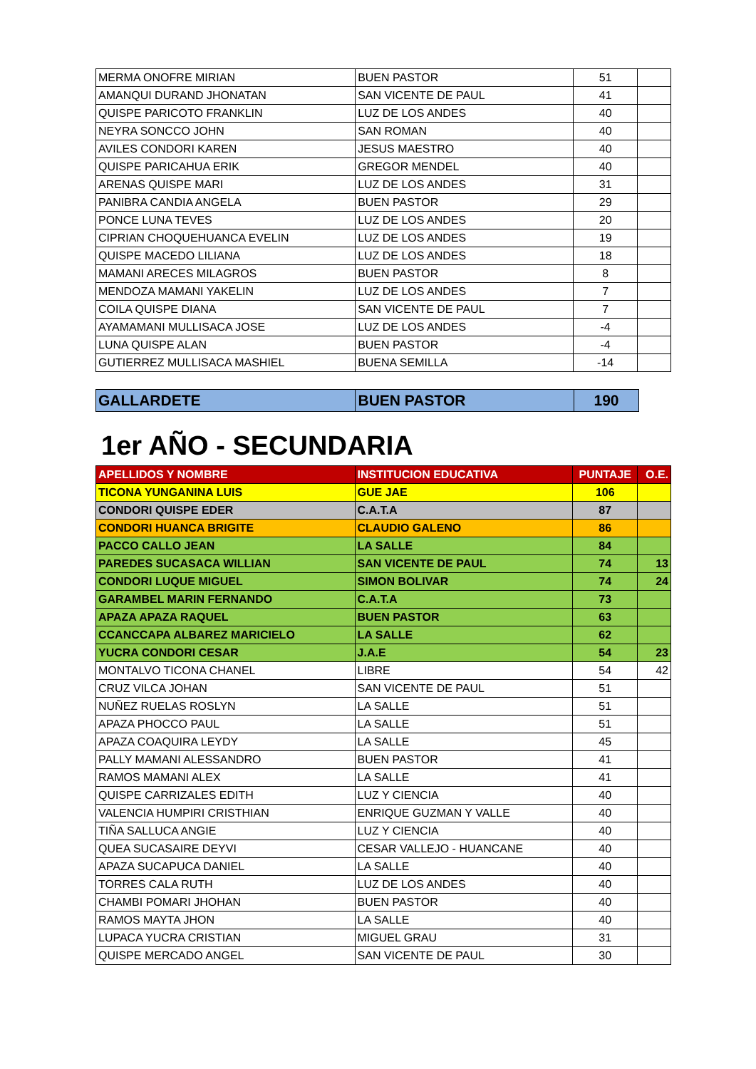| MERMA ONOFRE MIRIAN | BUEN PASTOR | 51 | |
| AMANQUI DURAND JHONATAN | SAN VICENTE DE PAUL | 41 | |
| QUISPE PARICOTO FRANKLIN | LUZ DE LOS ANDES | 40 | |
| NEYRA SONCCO JOHN | SAN ROMAN | 40 | |
| AVILES CONDORI KAREN | JESUS MAESTRO | 40 | |
| QUISPE PARICAHUA ERIK | GREGOR MENDEL | 40 | |
| ARENAS QUISPE MARI | LUZ DE LOS ANDES | 31 | |
| PANIBRA CANDIA ANGELA | BUEN PASTOR | 29 | |
| PONCE LUNA TEVES | LUZ DE LOS ANDES | 20 | |
| CIPRIAN CHOQUEHUANCA EVELIN | LUZ DE LOS ANDES | 19 | |
| QUISPE MACEDO LILIANA | LUZ DE LOS ANDES | 18 | |
| MAMANI ARECES MILAGROS | BUEN PASTOR | 8 | |
| MENDOZA MAMANI YAKELIN | LUZ DE LOS ANDES | 7 | |
| COILA QUISPE DIANA | SAN VICENTE DE PAUL | 7 | |
| AYAMAMANI MULLISACA JOSE | LUZ DE LOS ANDES | -4 | |
| LUNA QUISPE ALAN | BUEN PASTOR | -4 | |
| GUTIERREZ MULLISACA MASHIEL | BUENA SEMILLA | -14 | |
| GALLARDETE | BUEN PASTOR | 190 |
1er AÑO - SECUNDARIA
| APELLIDOS Y NOMBRE | INSTITUCION EDUCATIVA | PUNTAJE | O.E. |
| --- | --- | --- | --- |
| TICONA YUNGANINA LUIS | GUE JAE | 106 | |
| CONDORI QUISPE EDER | C.A.T.A | 87 | |
| CONDORI HUANCA BRIGITE | CLAUDIO GALENO | 86 | |
| PACCO CALLO JEAN | LA SALLE | 84 | |
| PAREDES SUCASACA WILLIAN | SAN VICENTE DE PAUL | 74 | 13 |
| CONDORI LUQUE MIGUEL | SIMON BOLIVAR | 74 | 24 |
| GARAMBEL MARIN FERNANDO | C.A.T.A | 73 | |
| APAZA APAZA RAQUEL | BUEN PASTOR | 63 | |
| CCANCCAPA ALBAREZ MARICIELO | LA SALLE | 62 | |
| YUCRA CONDORI CESAR | J.A.E | 54 | 23 |
| MONTALVO TICONA CHANEL | LIBRE | 54 | 42 |
| CRUZ VILCA JOHAN | SAN VICENTE DE PAUL | 51 | |
| NUÑEZ RUELAS ROSLYN | LA SALLE | 51 | |
| APAZA PHOCCO PAUL | LA SALLE | 51 | |
| APAZA COAQUIRA LEYDY | LA SALLE | 45 | |
| PALLY MAMANI ALESSANDRO | BUEN PASTOR | 41 | |
| RAMOS MAMANI ALEX | LA SALLE | 41 | |
| QUISPE CARRIZALES EDITH | LUZ Y CIENCIA | 40 | |
| VALENCIA HUMPIRI CRISTHIAN | ENRIQUE GUZMAN Y VALLE | 40 | |
| TIÑA SALLUCA ANGIE | LUZ Y CIENCIA | 40 | |
| QUEA SUCASAIRE DEYVI | CESAR VALLEJO - HUANCANE | 40 | |
| APAZA SUCAPUCA DANIEL | LA SALLE | 40 | |
| TORRES CALA RUTH | LUZ DE LOS ANDES | 40 | |
| CHAMBI POMARI JHOHAN | BUEN PASTOR | 40 | |
| RAMOS MAYTA JHON | LA SALLE | 40 | |
| LUPACA YUCRA CRISTIAN | MIGUEL GRAU | 31 | |
| QUISPE MERCADO ANGEL | SAN VICENTE DE PAUL | 30 | |